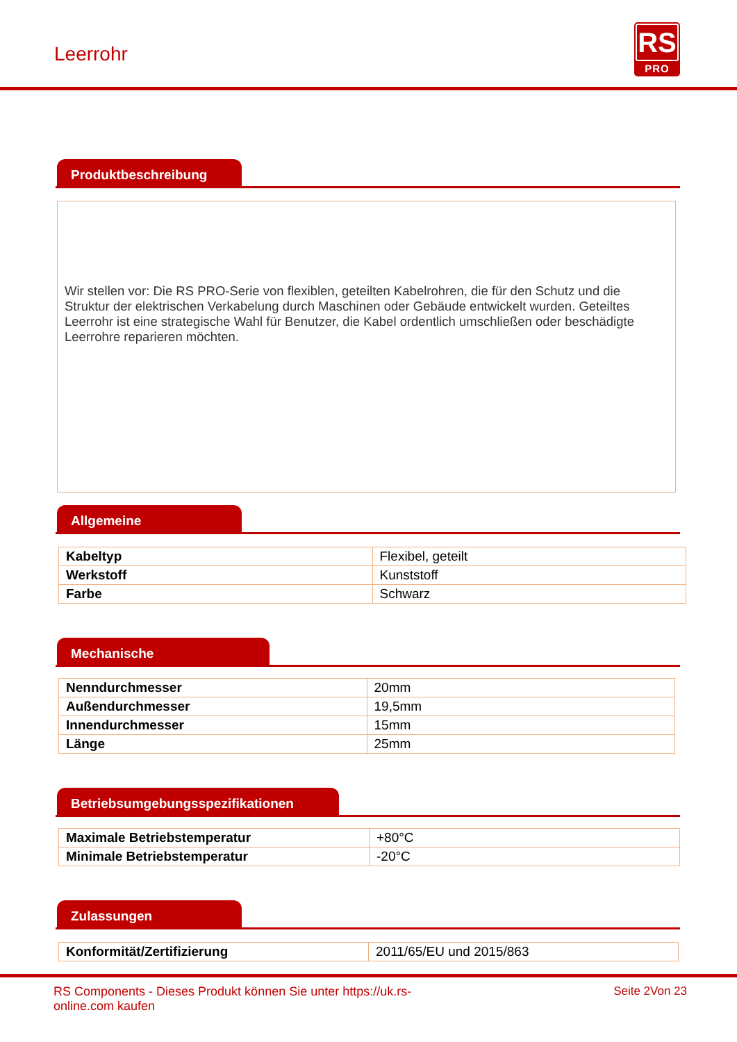Leerrohr
RS
PRO
Produktbeschreibung
Wir stellen vor: Die RS PRO-Serie von flexiblen, geteilten Kabelrohren, die für den Schutz und die Struktur der elektrischen Verkabelung durch Maschinen oder Gebäude entwickelt wurden. Geteiltes Leerrohr ist eine strategische Wahl für Benutzer, die Kabel ordentlich umschließen oder beschädigte Leerrohre reparieren möchten.
Allgemeine
| Kabeltyp | Flexibel, geteilt |
| Werkstoff | Kunststoff |
| Farbe | Schwarz |
Mechanische
| Nenndurchmesser | 20mm |
| Außendurchmesser | 19,5mm |
| Innendurchmesser | 15mm |
| Länge | 25mm |
Betriebsumgebungsspezifikationen
| Maximale Betriebstemperatur | +80°C |
| Minimale Betriebstemperatur | -20°C |
Zulassungen
| Konformität/Zertifizierung | 2011/65/EU und 2015/863 |
RS Components - Dieses Produkt können Sie unter https://uk.rs-online.com kaufen
Seite 2Von 23